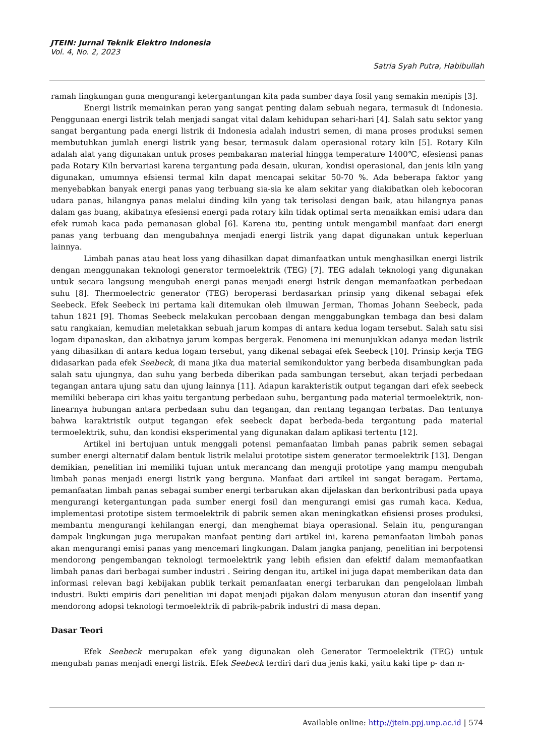JTEIN: Jurnal Teknik Elektro Indonesia
Vol. 4, No. 2, 2023
Satria Syah Putra, Habibullah
ramah lingkungan guna mengurangi ketergantungan kita pada sumber daya fosil yang semakin menipis [3].
Energi listrik memainkan peran yang sangat penting dalam sebuah negara, termasuk di Indonesia. Penggunaan energi listrik telah menjadi sangat vital dalam kehidupan sehari-hari [4]. Salah satu sektor yang sangat bergantung pada energi listrik di Indonesia adalah industri semen, di mana proses produksi semen membutuhkan jumlah energi listrik yang besar, termasuk dalam operasional rotary kiln [5]. Rotary Kiln adalah alat yang digunakan untuk proses pembakaran material hingga temperature 1400℃, efesiensi panas pada Rotary Kiln bervariasi karena tergantung pada desain, ukuran, kondisi operasional, dan jenis kiln yang digunakan, umumnya efsiensi termal kiln dapat mencapai sekitar 50-70 %. Ada beberapa faktor yang menyebabkan banyak energi panas yang terbuang sia-sia ke alam sekitar yang diakibatkan oleh kebocoran udara panas, hilangnya panas melalui dinding kiln yang tak terisolasi dengan baik, atau hilangnya panas dalam gas buang, akibatnya efesiensi energi pada rotary kiln tidak optimal serta menaikkan emisi udara dan efek rumah kaca pada pemanasan global [6]. Karena itu, penting untuk mengambil manfaat dari energi panas yang terbuang dan mengubahnya menjadi energi listrik yang dapat digunakan untuk keperluan lainnya.
Limbah panas atau heat loss yang dihasilkan dapat dimanfaatkan untuk menghasilkan energi listrik dengan menggunakan teknologi generator termoelektrik (TEG) [7]. TEG adalah teknologi yang digunakan untuk secara langsung mengubah energi panas menjadi energi listrik dengan memanfaatkan perbedaan suhu [8]. Thermoelectric generator (TEG) beroperasi berdasarkan prinsip yang dikenal sebagai efek Seebeck. Efek Seebeck ini pertama kali ditemukan oleh ilmuwan Jerman, Thomas Johann Seebeck, pada tahun 1821 [9]. Thomas Seebeck melakukan percobaan dengan menggabungkan tembaga dan besi dalam satu rangkaian, kemudian meletakkan sebuah jarum kompas di antara kedua logam tersebut. Salah satu sisi logam dipanaskan, dan akibatnya jarum kompas bergerak. Fenomena ini menunjukkan adanya medan listrik yang dihasilkan di antara kedua logam tersebut, yang dikenal sebagai efek Seebeck [10]. Prinsip kerja TEG didasarkan pada efek Seebeck, di mana jika dua material semikonduktor yang berbeda disambungkan pada salah satu ujungnya, dan suhu yang berbeda diberikan pada sambungan tersebut, akan terjadi perbedaan tegangan antara ujung satu dan ujung lainnya [11]. Adapun karakteristik output tegangan dari efek seebeck memiliki beberapa ciri khas yaitu tergantung perbedaan suhu, bergantung pada material termoelektrik, non-linearnya hubungan antara perbedaan suhu dan tegangan, dan rentang tegangan terbatas. Dan tentunya bahwa karaktristik output tegangan efek seebeck dapat berbeda-beda tergantung pada material termoelektrik, suhu, dan kondisi eksperimental yang digunakan dalam aplikasi tertentu [12].
Artikel ini bertujuan untuk menggali potensi pemanfaatan limbah panas pabrik semen sebagai sumber energi alternatif dalam bentuk listrik melalui prototipe sistem generator termoelektrik [13]. Dengan demikian, penelitian ini memiliki tujuan untuk merancang dan menguji prototipe yang mampu mengubah limbah panas menjadi energi listrik yang berguna. Manfaat dari artikel ini sangat beragam. Pertama, pemanfaatan limbah panas sebagai sumber energi terbarukan akan dijelaskan dan berkontribusi pada upaya mengurangi ketergantungan pada sumber energi fosil dan mengurangi emisi gas rumah kaca. Kedua, implementasi prototipe sistem termoelektrik di pabrik semen akan meningkatkan efisiensi proses produksi, membantu mengurangi kehilangan energi, dan menghemat biaya operasional. Selain itu, pengurangan dampak lingkungan juga merupakan manfaat penting dari artikel ini, karena pemanfaatan limbah panas akan mengurangi emisi panas yang mencemari lingkungan. Dalam jangka panjang, penelitian ini berpotensi mendorong pengembangan teknologi termoelektrik yang lebih efisien dan efektif dalam memanfaatkan limbah panas dari berbagai sumber industri . Seiring dengan itu, artikel ini juga dapat memberikan data dan informasi relevan bagi kebijakan publik terkait pemanfaatan energi terbarukan dan pengelolaan limbah industri. Bukti empiris dari penelitian ini dapat menjadi pijakan dalam menyusun aturan dan insentif yang mendorong adopsi teknologi termoelektrik di pabrik-pabrik industri di masa depan.
Dasar Teori
Efek Seebeck merupakan efek yang digunakan oleh Generator Termoelektrik (TEG) untuk mengubah panas menjadi energi listrik. Efek Seebeck terdiri dari dua jenis kaki, yaitu kaki tipe p- dan n-
Available online: http://jtein.ppj.unp.ac.id | 574